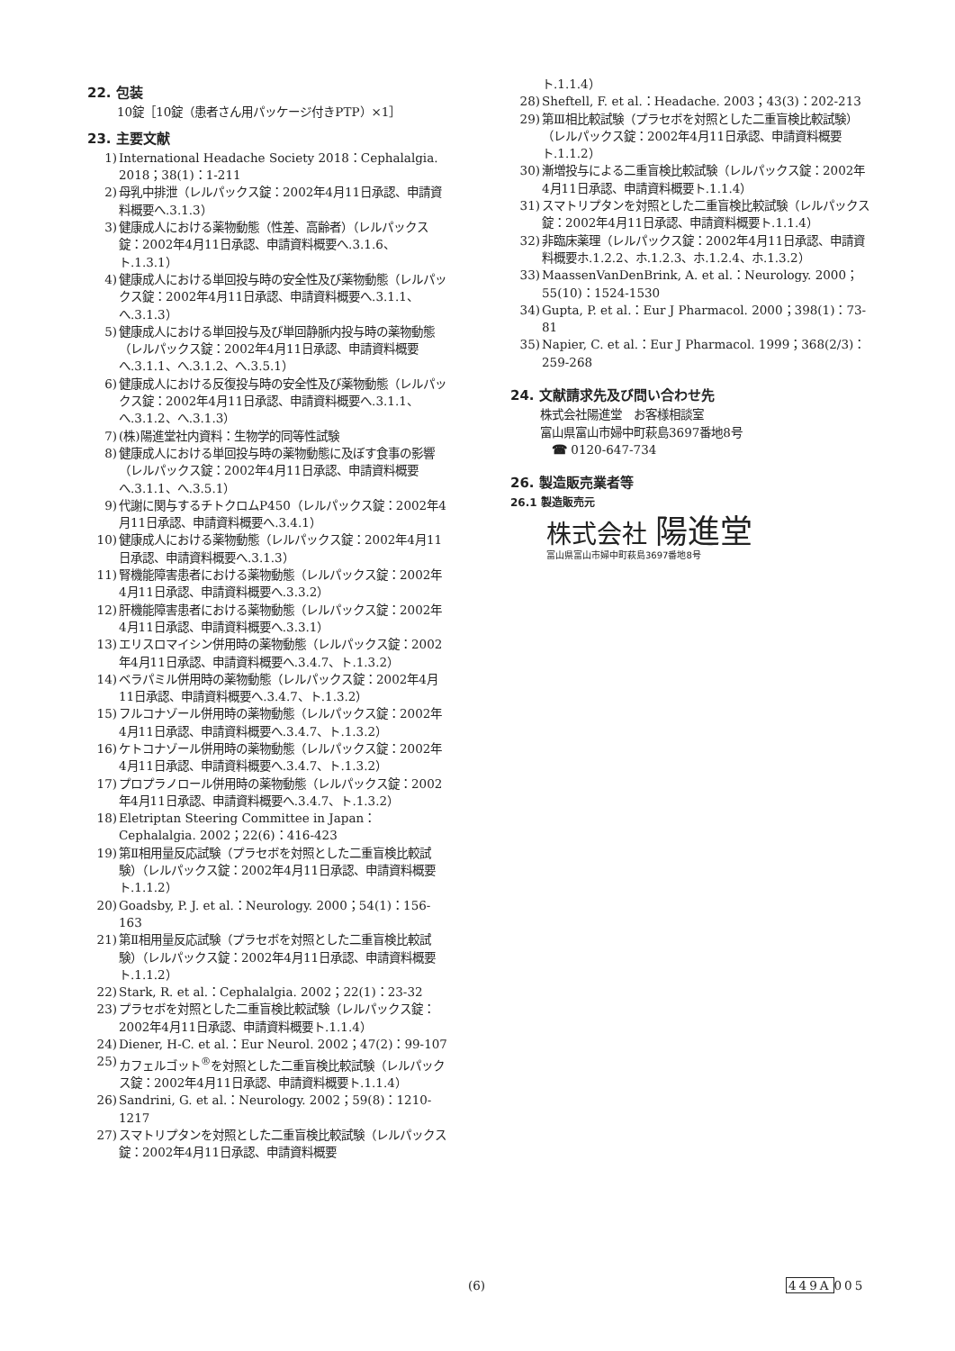22. 包装
10錠［10錠（患者さん用パッケージ付きPTP）×1］
23. 主要文献
1) International Headache Society 2018：Cephalalgia. 2018；38(1)：1-211
2) 母乳中排泄（レルパックス錠：2002年4月11日承認、申請資料概要へ.3.1.3）
3) 健康成人における薬物動態（性差、高齢者）（レルパックス錠：2002年4月11日承認、申請資料概要へ.3.1.6、ト.1.3.1）
4) 健康成人における単回投与時の安全性及び薬物動態（レルパックス錠：2002年4月11日承認、申請資料概要へ.3.1.1、へ.3.1.3）
5) 健康成人における単回投与及び単回静脈内投与時の薬物動態（レルパックス錠：2002年4月11日承認、申請資料概要へ.3.1.1、へ.3.1.2、へ.3.5.1）
6) 健康成人における反復投与時の安全性及び薬物動態（レルパックス錠：2002年4月11日承認、申請資料概要へ.3.1.1、へ.3.1.2、へ.3.1.3）
7) (株)陽進堂社内資料：生物学的同等性試験
8) 健康成人における単回投与時の薬物動態に及ぼす食事の影響（レルパックス錠：2002年4月11日承認、申請資料概要へ.3.1.1、へ.3.5.1）
9) 代謝に関与するチトクロムP450（レルパックス錠：2002年4月11日承認、申請資料概要へ.3.4.1）
10) 健康成人における薬物動態（レルパックス錠：2002年4月11日承認、申請資料概要へ.3.1.3）
11) 腎機能障害患者における薬物動態（レルパックス錠：2002年4月11日承認、申請資料概要へ.3.3.2）
12) 肝機能障害患者における薬物動態（レルパックス錠：2002年4月11日承認、申請資料概要へ.3.3.1）
13) エリスロマイシン併用時の薬物動態（レルパックス錠：2002年4月11日承認、申請資料概要へ.3.4.7、ト.1.3.2）
14) ベラパミル併用時の薬物動態（レルパックス錠：2002年4月11日承認、申請資料概要へ.3.4.7、ト.1.3.2）
15) フルコナゾール併用時の薬物動態（レルパックス錠：2002年4月11日承認、申請資料概要へ.3.4.7、ト.1.3.2）
16) ケトコナゾール併用時の薬物動態（レルパックス錠：2002年4月11日承認、申請資料概要へ.3.4.7、ト.1.3.2）
17) プロプラノロール併用時の薬物動態（レルパックス錠：2002年4月11日承認、申請資料概要へ.3.4.7、ト.1.3.2）
18) Eletriptan Steering Committee in Japan：Cephalalgia. 2002；22(6)：416-423
19) 第Ⅱ相用量反応試験（プラセボを対照とした二重盲検比較試験）（レルパックス錠：2002年4月11日承認、申請資料概要ト.1.1.2）
20) Goadsby, P. J. et al.：Neurology. 2000；54(1)：156-163
21) 第Ⅱ相用量反応試験（プラセボを対照とした二重盲検比較試験）（レルパックス錠：2002年4月11日承認、申請資料概要ト.1.1.2）
22) Stark, R. et al.：Cephalalgia. 2002；22(1)：23-32
23) プラセボを対照とした二重盲検比較試験（レルパックス錠：2002年4月11日承認、申請資料概要ト.1.1.4）
24) Diener, H-C. et al.：Eur Neurol. 2002；47(2)：99-107
25) カフェルゴット<sup>®</sup>を対照とした二重盲検比較試験（レルパックス錠：2002年4月11日承認、申請資料概要ト.1.1.4）
26) Sandrini, G. et al.：Neurology. 2002；59(8)：1210-1217
27) スマトリプタンを対照とした二重盲検比較試験（レルパックス錠：2002年4月11日承認、申請資料概要
ト.1.1.4）
28) Sheftell, F. et al.：Headache. 2003；43(3)：202-213
29) 第Ⅲ相比較試験（プラセボを対照とした二重盲検比較試験）（レルパックス錠：2002年4月11日承認、申請資料概要ト.1.1.2）
30) 漸増投与による二重盲検比較試験（レルパックス錠：2002年4月11日承認、申請資料概要ト.1.1.4）
31) スマトリプタンを対照とした二重盲検比較試験（レルパックス錠：2002年4月11日承認、申請資料概要ト.1.1.4）
32) 非臨床薬理（レルパックス錠：2002年4月11日承認、申請資料概要ホ.1.2.2、ホ.1.2.3、ホ.1.2.4、ホ.1.3.2）
33) MaassenVanDenBrink, A. et al.：Neurology. 2000；55(10)：1524-1530
34) Gupta, P. et al.：Eur J Pharmacol. 2000；398(1)：73-81
35) Napier, C. et al.：Eur J Pharmacol. 1999；368(2/3)：259-268
24. 文献請求先及び問い合わせ先
株式会社陽進堂　お客様相談室
富山県富山市婦中町萩島3697番地8号
　☎ 0120-647-734
26. 製造販売業者等
26.1 製造販売元
株式会社 陽進堂
富山県富山市婦中町萩島3697番地8号
(6) 449A005